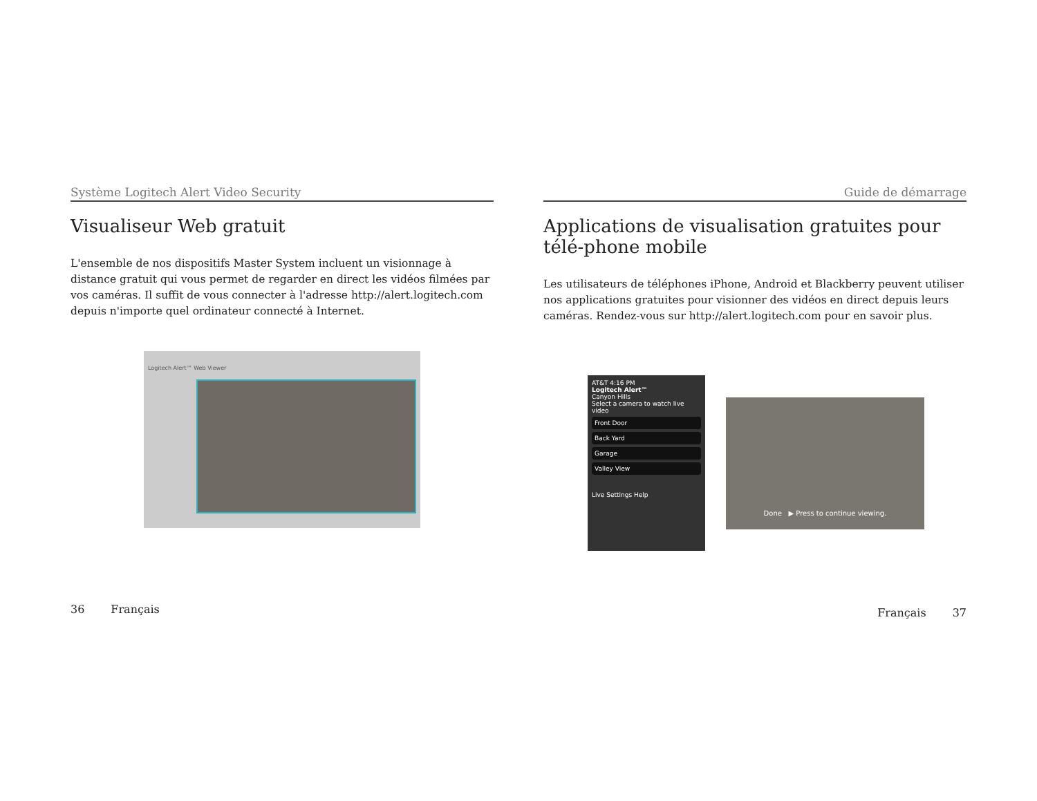Système Logitech Alert Video Security
Visualiseur Web gratuit
L'ensemble de nos dispositifs Master System incluent un visionnage à distance gratuit qui vous permet de regarder en direct les vidéos filmées par vos caméras. Il suffit de vous connecter à l'adresse http://alert.logitech.com depuis n'importe quel ordinateur connecté à Internet.
Logitech Alert™ Web Viewer
36 Français
Guide de démarrage
Applications de visualisation gratuites pour télé-phone mobile
Les utilisateurs de téléphones iPhone, Android et Blackberry peuvent utiliser nos applications gratuites pour visionner des vidéos en direct depuis leurs caméras. Rendez-vous sur http://alert.logitech.com pour en savoir plus.
AT&T 4:16 PM
Logitech Alert™
Canyon Hills
Select a camera to watch live video
Front Door
Back Yard
Garage
Valley View
Live Settings Help
Done ▶ Press to continue viewing.
Français 37